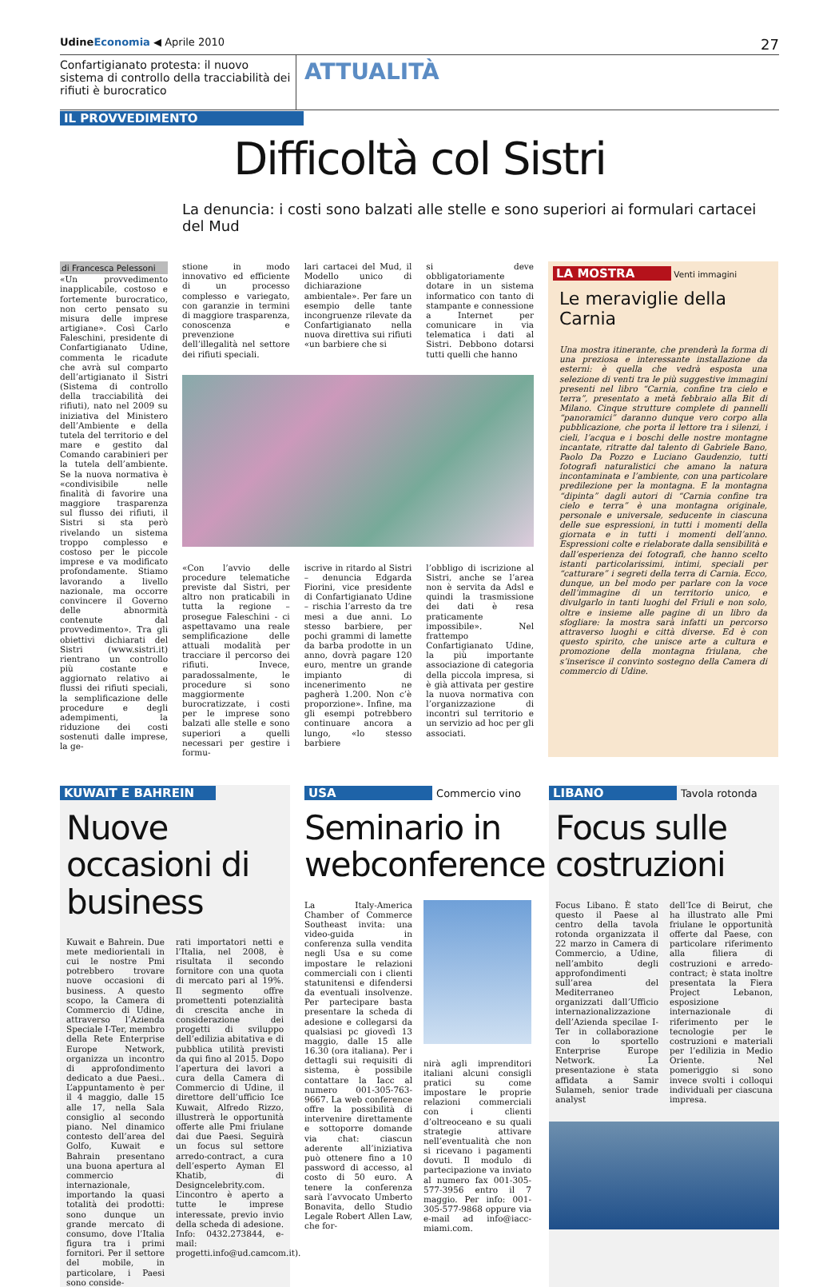Udine Economia ◀ Aprile 2010 27
Confartigianato protesta: il nuovo sistema di controllo della tracciabilità dei rifiuti è burocratico
ATTUALITÀ
IL PROVVEDIMENTO
Difficoltà col Sistri
La denuncia: i costi sono balzati alle stelle e sono superiori ai formulari cartacei del Mud
di Francesca Pelessoni
«Un provvedimento inapplicabile, costoso e fortemente burocratico, non certo pensato su misura delle imprese artigiane». Così Carlo Faleschini, presidente di Confartigianato Udine, commenta le ricadute che avrà sul comparto dell’artigianato il Sistri (Sistema di controllo della tracciabilità dei rifiuti), nato nel 2009 su iniziativa del Ministero dell’Ambiente e della tutela del territorio e del mare e gestito dal Comando carabinieri per la tutela dell’ambiente. Se la nuova normativa è «condivisibile nelle finalità di favorire una maggiore trasparenza sul flusso dei rifiuti, il Sistri si sta però rivelando un sistema troppo complesso e costoso per le piccole imprese e va modificato profondamente. Stiamo lavorando a livello nazionale, ma occorre convincere il Governo delle abnormità contenute dal provvedimento». Tra gli obiettivi dichiarati del Sistri (www.sistri.it) rientrano un controllo più costante e aggiornato relativo ai flussi dei rifiuti speciali, la semplificazione delle procedure e degli adempimenti, la riduzione dei costi sostenuti dalle imprese, la ge-
stione in modo innovativo ed efficiente di un processo complesso e variegato, con garanzie in termini di maggiore trasparenza, conoscenza e prevenzione dell’illegalità nel settore dei rifiuti speciali.
lari cartacei del Mud, il Modello unico di dichiarazione ambientale». Per fare un esempio delle tante incongruenze rilevate da Confartigianato nella nuova direttiva sui rifiuti «un barbiere che si
si deve obbligatoriamente dotare in un sistema informatico con tanto di stampante e connessione a Internet per comunicare in via telematica i dati al Sistri. Debbono dotarsi tutti quelli che hanno
«Con l’avvio delle procedure telematiche previste dal Sistri, per altro non praticabili in tutta la regione – prosegue Faleschini - ci aspettavamo una reale semplificazione delle attuali modalità per tracciare il percorso dei rifiuti. Invece, paradossalmente, le procedure si sono maggiormente burocratizzate, i costi per le imprese sono balzati alle stelle e sono superiori a quelli necessari per gestire i formu-
iscrive in ritardo al Sistri – denuncia Edgarda Fiorini, vice presidente di Confartigianato Udine – rischia l’arresto da tre mesi a due anni. Lo stesso barbiere, per pochi grammi di lamette da barba prodotte in un anno, dovrà pagare 120 euro, mentre un grande impianto di incenerimento ne pagherà 1.200. Non c’è proporzione». Infine, ma gli esempi potrebbero continuare ancora a lungo, «lo stesso barbiere
l’obbligo di iscrizione al Sistri, anche se l’area non è servita da Adsl e quindi la trasmissione dei dati è resa praticamente impossibile». Nel frattempo Confartigianato Udine, la più importante associazione di categoria della piccola impresa, si è già attivata per gestire la nuova normativa con l’organizzazione di incontri sul territorio e un servizio ad hoc per gli associati.
LA MOSTRA Venti immagini
Le meraviglie della Carnia
Una mostra itinerante, che prenderà la forma di una preziosa e interessante installazione da esterni: è quella che vedrà esposta una selezione di venti tra le più suggestive immagini presenti nel libro “Carnia, confine tra cielo e terra”, presentato a metà febbraio alla Bit di Milano. Cinque strutture complete di pannelli “panoramici” daranno dunque vero corpo alla pubblicazione, che porta il lettore tra i silenzi, i cieli, l’acqua e i boschi delle nostre montagne incantate, ritratte dal talento di Gabriele Bano, Paolo Da Pozzo e Luciano Gaudenzio, tutti fotografi naturalistici che amano la natura incontaminata e l’ambiente, con una particolare predilezione per la montagna. E la montagna “dipinta” dagli autori di “Carnia confine tra cielo e terra” è una montagna originale, personale e universale, seducente in ciascuna delle sue espressioni, in tutti i momenti della giornata e in tutti i momenti dell’anno. Espressioni colte e rielaborate dalla sensibilità e dall’esperienza dei fotografi, che hanno scelto istanti particolarissimi, intimi, speciali per “catturare” i segreti della terra di Carnia. Ecco, dunque, un bel modo per parlare con la voce dell’immagine di un territorio unico, e divulgarlo in tanti luoghi del Friuli e non solo, oltre e insieme alle pagine di un libro da sfogliare: la mostra sarà infatti un percorso attraverso luoghi e città diverse. Ed è con questo spirito, che unisce arte a cultura e promozione della montagna friulana, che s’inserisce il convinto sostegno della Camera di commercio di Udine.
KUWAIT E BAHREIN
Nuove occasioni di business
Kuwait e Bahrein. Due mete mediorientali in cui le nostre Pmi potrebbero trovare nuove occasioni di business. A questo scopo, la Camera di Commercio di Udine, attraverso l’Azienda Speciale I-Ter, membro della Rete Enterprise Europe Network, organizza un incontro di approfondimento dedicato a due Paesi.. L’appuntamento è per il 4 maggio, dalle 15 alle 17, nella Sala consiglio al secondo piano. Nel dinamico contesto dell’area del Golfo, Kuwait e Bahrain presentano una buona apertura al commercio internazionale, importando la quasi totalità dei prodotti: sono dunque un grande mercato di consumo, dove l’Italia figura tra i primi fornitori. Per il settore del mobile, in particolare, i Paesi sono conside-
rati importatori netti e l’Italia, nel 2008, è risultata il secondo fornitore con una quota di mercato pari al 19%. Il segmento offre promettenti potenzialità di crescita anche in considerazione dei progetti di sviluppo dell’edilizia abitativa e di pubblica utilità previsti da qui fino al 2015. Dopo l’apertura dei lavori a cura della Camera di Commercio di Udine, il direttore dell’ufficio Ice Kuwait, Alfredo Rizzo, illustrerà le opportunità offerte alle Pmi friulane dai due Paesi. Seguirà un focus sul settore arredo-contract, a cura dell’esperto Ayman El Khatib, di Designcelebrity.com. L’incontro è aperto a tutte le imprese interessate, previo invio della scheda di adesione. Info: 0432.273844, e-mail: progetti.info@ud.camcom.it).
USA Commercio vino
Seminario in webconference
La Italy-America Chamber of Commerce Southeast invita: una video-guida in conferenza sulla vendita negli Usa e su come impostare le relazioni commerciali con i clienti statunitensi e difendersi da eventuali insolvenze. Per partecipare basta presentare la scheda di adesione e collegarsi da qualsiasi pc giovedì 13 maggio, dalle 15 alle 16.30 (ora italiana). Per i dettagli sui requisiti di sistema, è possibile contattare la Iacc al numero 001-305-763-9667. La web conference offre la possibilità di intervenire direttamente e sottoporre domande via chat: ciascun aderente all’iniziativa può ottenere fino a 10 password di accesso, al costo di 50 euro. A tenere la conferenza sarà l’avvocato Umberto Bonavita, dello Studio Legale Robert Allen Law, che for-
nirà agli imprenditori italiani alcuni consigli pratici su come impostare le proprie relazioni commerciali con i clienti d’oltreoceano e su quali strategie attivare nell’eventualità che non si ricevano i pagamenti dovuti. Il modulo di partecipazione va inviato al numero fax 001-305-577-3956 entro il 7 maggio. Per info: 001-305-577-9868 oppure via e-mail ad info@iacc-miami.com.
LIBANO Tavola rotonda
Focus sulle costruzioni
Focus Libano. È stato questo il Paese al centro della tavola rotonda organizzata il 22 marzo in Camera di Commercio, a Udine, nell’ambito degli approfondimenti sull’area del Mediterraneo organizzati dall’Ufficio internazionalizzazione dell’Azienda specilae I-Ter in collaborazione con lo sportello Enterprise Europe Network. La presentazione è stata affidata a Samir Sulameh, senior trade analyst
dell’Ice di Beirut, che ha illustrato alle Pmi friulane le opportunità offerte dal Paese, con particolare riferimento alla filiera di costruzioni e arredo-contract; è stata inoltre presentata la Fiera Project Lebanon, esposizione internazionale di riferimento per le tecnologie per le costruzioni e materiali per l’edilizia in Medio Oriente. Nel pomeriggio si sono invece svolti i colloqui individuali per ciascuna impresa.